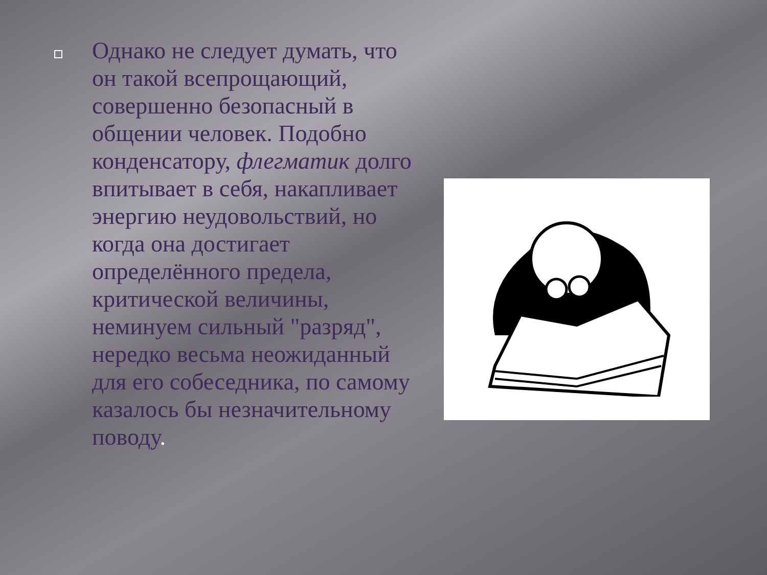Однако не следует думать, что он такой всепрощающий, совершенно безопасный в общении человек. Подобно конденсатору, флегматик долго впитывает в себя, накапливает энергию неудовольствий, но когда она достигает определённого предела, критической величины, неминуем сильный "разряд", нередко весьма неожиданный для его собеседника, по самому казалось бы незначительному поводу.